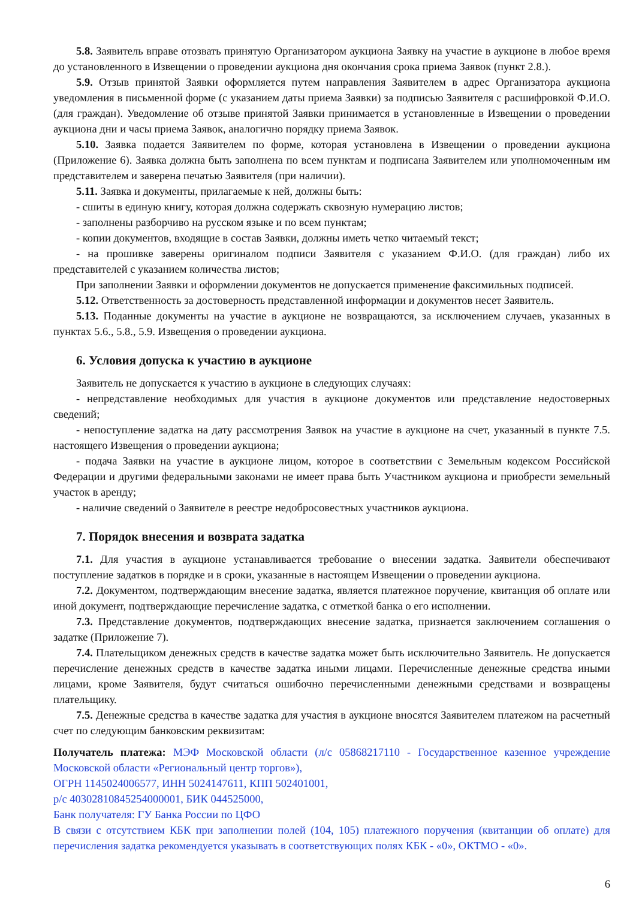5.8. Заявитель вправе отозвать принятую Организатором аукциона Заявку на участие в аукционе в любое время до установленного в Извещении о проведении аукциона дня окончания срока приема Заявок (пункт 2.8.).
5.9. Отзыв принятой Заявки оформляется путем направления Заявителем в адрес Организатора аукциона уведомления в письменной форме (с указанием даты приема Заявки) за подписью Заявителя с расшифровкой Ф.И.О. (для граждан). Уведомление об отзыве принятой Заявки принимается в установленные в Извещении о проведении аукциона дни и часы приема Заявок, аналогично порядку приема Заявок.
5.10. Заявка подается Заявителем по форме, которая установлена в Извещении о проведении аукциона (Приложение 6). Заявка должна быть заполнена по всем пунктам и подписана Заявителем или уполномоченным им представителем и заверена печатью Заявителя (при наличии).
5.11. Заявка и документы, прилагаемые к ней, должны быть:
- сшиты в единую книгу, которая должна содержать сквозную нумерацию листов;
- заполнены разборчиво на русском языке и по всем пунктам;
- копии документов, входящие в состав Заявки, должны иметь четко читаемый текст;
- на прошивке заверены оригиналом подписи Заявителя с указанием Ф.И.О. (для граждан) либо их представителей с указанием количества листов;
При заполнении Заявки и оформлении документов не допускается применение факсимильных подписей.
5.12. Ответственность за достоверность представленной информации и документов несет Заявитель.
5.13. Поданные документы на участие в аукционе не возвращаются, за исключением случаев, указанных в пунктах 5.6., 5.8., 5.9. Извещения о проведении аукциона.
6. Условия допуска к участию в аукционе
Заявитель не допускается к участию в аукционе в следующих случаях:
- непредставление необходимых для участия в аукционе документов или представление недостоверных сведений;
- непоступление задатка на дату рассмотрения Заявок на участие в аукционе на счет, указанный в пункте 7.5. настоящего Извещения о проведении аукциона;
- подача Заявки на участие в аукционе лицом, которое в соответствии с Земельным кодексом Российской Федерации и другими федеральными законами не имеет права быть Участником аукциона и приобрести земельный участок в аренду;
- наличие сведений о Заявителе в реестре недобросовестных участников аукциона.
7. Порядок внесения и возврата задатка
7.1. Для участия в аукционе устанавливается требование о внесении задатка. Заявители обеспечивают поступление задатков в порядке и в сроки, указанные в настоящем Извещении о проведении аукциона.
7.2. Документом, подтверждающим внесение задатка, является платежное поручение, квитанция об оплате или иной документ, подтверждающие перечисление задатка, с отметкой банка о его исполнении.
7.3. Представление документов, подтверждающих внесение задатка, признается заключением соглашения о задатке (Приложение 7).
7.4. Плательщиком денежных средств в качестве задатка может быть исключительно Заявитель. Не допускается перечисление денежных средств в качестве задатка иными лицами. Перечисленные денежные средства иными лицами, кроме Заявителя, будут считаться ошибочно перечисленными денежными средствами и возвращены плательщику.
7.5. Денежные средства в качестве задатка для участия в аукционе вносятся Заявителем платежом на расчетный счет по следующим банковским реквизитам:
Получатель платежа: МЭФ Московской области (л/с 05868217110 - Государственное казенное учреждение Московской области «Региональный центр торгов»),
ОГРН 1145024006577, ИНН 5024147611, КПП 502401001,
р/с 40302810845254000001, БИК 044525000,
Банк получателя: ГУ Банка России по ЦФО
В связи с отсутствием КБК при заполнении полей (104, 105) платежного поручения (квитанции об оплате) для перечисления задатка рекомендуется указывать в соответствующих полях КБК - «0», ОКТМО - «0».
6